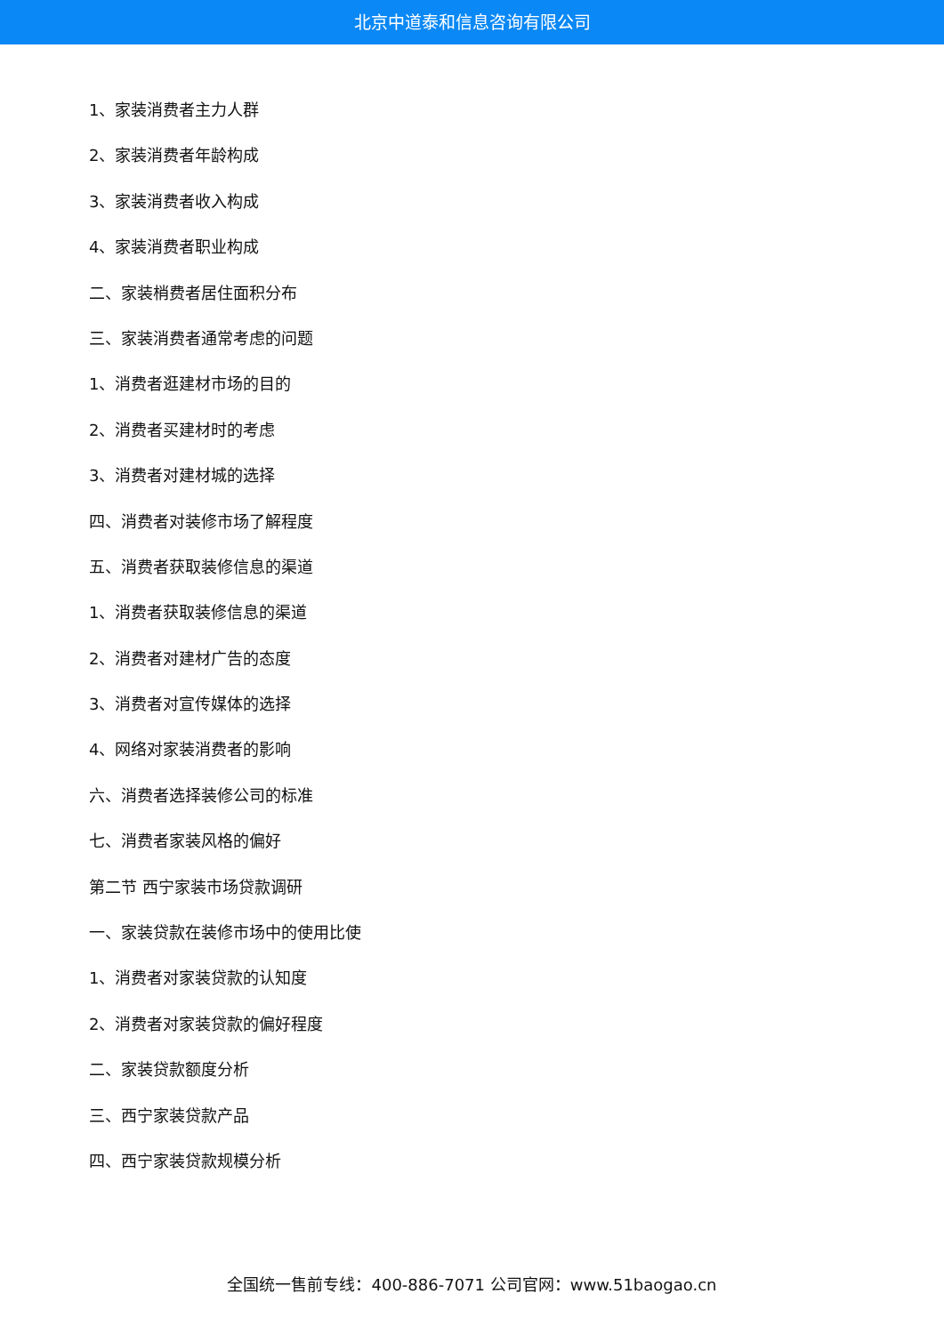北京中道泰和信息咨询有限公司
1、家装消费者主力人群
2、家装消费者年龄构成
3、家装消费者收入构成
4、家装消费者职业构成
二、家装梢费者居住面积分布
三、家装消费者通常考虑的问题
1、消费者逛建材市场的目的
2、消费者买建材时的考虑
3、消费者对建材城的选择
四、消费者对装修市场了解程度
五、消费者获取装修信息的渠道
1、消费者获取装修信息的渠道
2、消费者对建材广告的态度
3、消费者对宣传媒体的选择
4、网络对家装消费者的影响
六、消费者选择装修公司的标准
七、消费者家装风格的偏好
第二节 西宁家装市场贷款调研
一、家装贷款在装修市场中的使用比使
1、消费者对家装贷款的认知度
2、消费者对家装贷款的偏好程度
二、家装贷款额度分析
三、西宁家装贷款产品
四、西宁家装贷款规模分析
全国统一售前专线：400-886-7071 公司官网：www.51baogao.cn